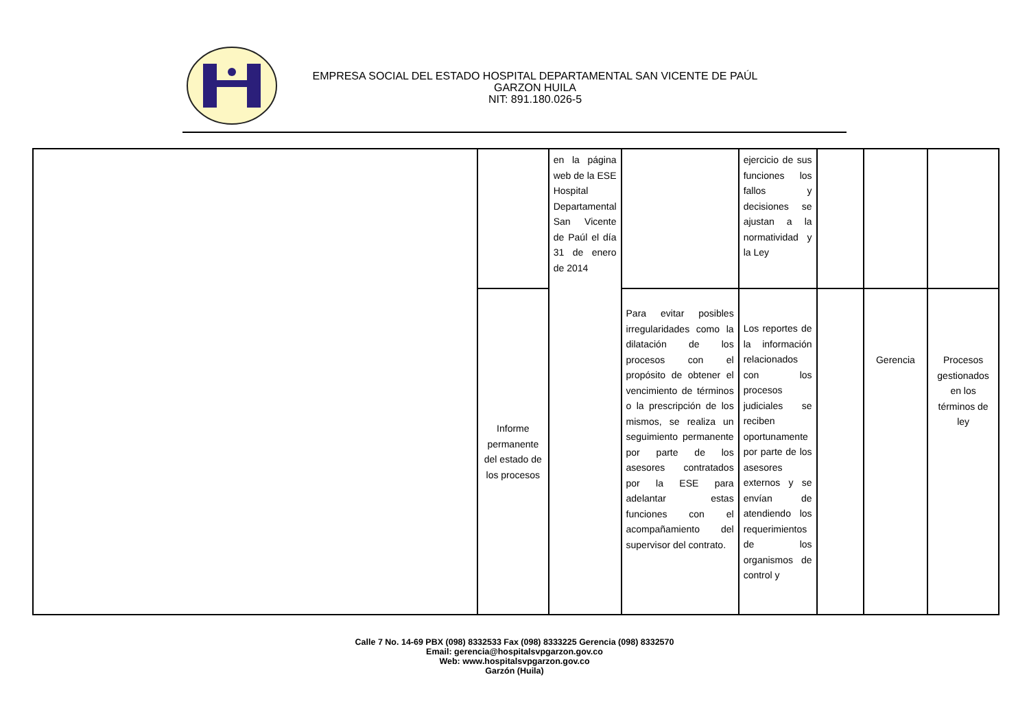EMPRESA SOCIAL DEL ESTADO HOSPITAL DEPARTAMENTAL SAN VICENTE DE PAÚL
GARZON HUILA
NIT: 891.180.026-5
| | | en la página web de la ESE Hospital Departamental San Vicente de Paúl el día 31 de enero de 2014 | | ejercicio de sus funciones los fallos y decisiones se ajustan a la normatividad y la Ley | | | |
| | Informe permanente del estado de los procesos | | Para evitar posibles irregularidades como la dilatación de los procesos con el propósito de obtener el vencimiento de términos o la prescripción de los mismos, se realiza un seguimiento permanente por parte de los asesores contratados por la ESE para adelantar estas funciones con el acompañamiento del supervisor del contrato. | Los reportes de la información relacionados con los procesos judiciales se reciben oportunamente por parte de los asesores externos y se envían de atendiendo los requerimientos de los organismos de control y | | Gerencia | Procesos gestionados en los términos de ley |
Calle 7 No. 14-69 PBX (098) 8332533 Fax (098) 8333225 Gerencia (098) 8332570
Email: gerencia@hospitalsvpgarzon.gov.co
Web: www.hospitalsvpgarzon.gov.co
Garzón (Huila)